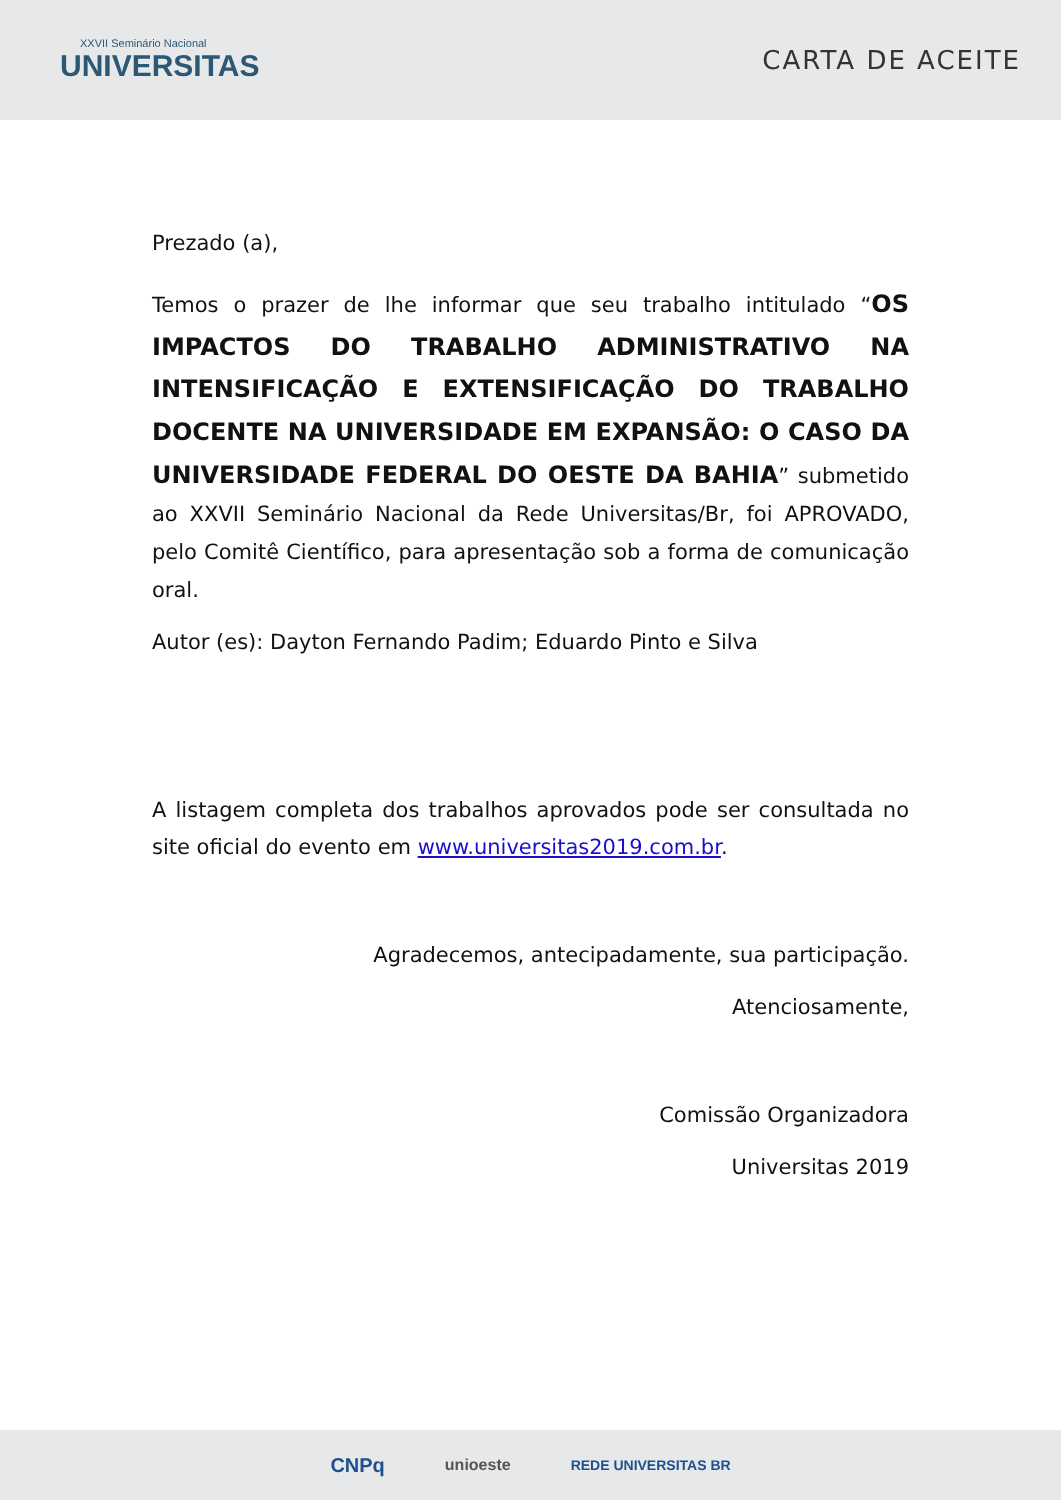XXVII Seminário Nacional
UNIVERSITAS
CARTA DE ACEITE
Prezado (a),
Temos o prazer de lhe informar que seu trabalho intitulado “OS IMPACTOS DO TRABALHO ADMINISTRATIVO NA INTENSIFICAÇÃO E EXTENSIFICAÇÃO DO TRABALHO DOCENTE NA UNIVERSIDADE EM EXPANSÃO: O CASO DA UNIVERSIDADE FEDERAL DO OESTE DA BAHIA” submetido ao XXVII Seminário Nacional da Rede Universitas/Br, foi APROVADO, pelo Comitê Científico, para apresentação sob a forma de comunicação oral.
Autor (es): Dayton Fernando Padim; Eduardo Pinto e Silva
A listagem completa dos trabalhos aprovados pode ser consultada no site oficial do evento em www.universitas2019.com.br.
Agradecemos, antecipadamente, sua participação.
Atenciosamente,
Comissão Organizadora
Universitas 2019
CNPq unioeste REDE UNIVERSITAS BR